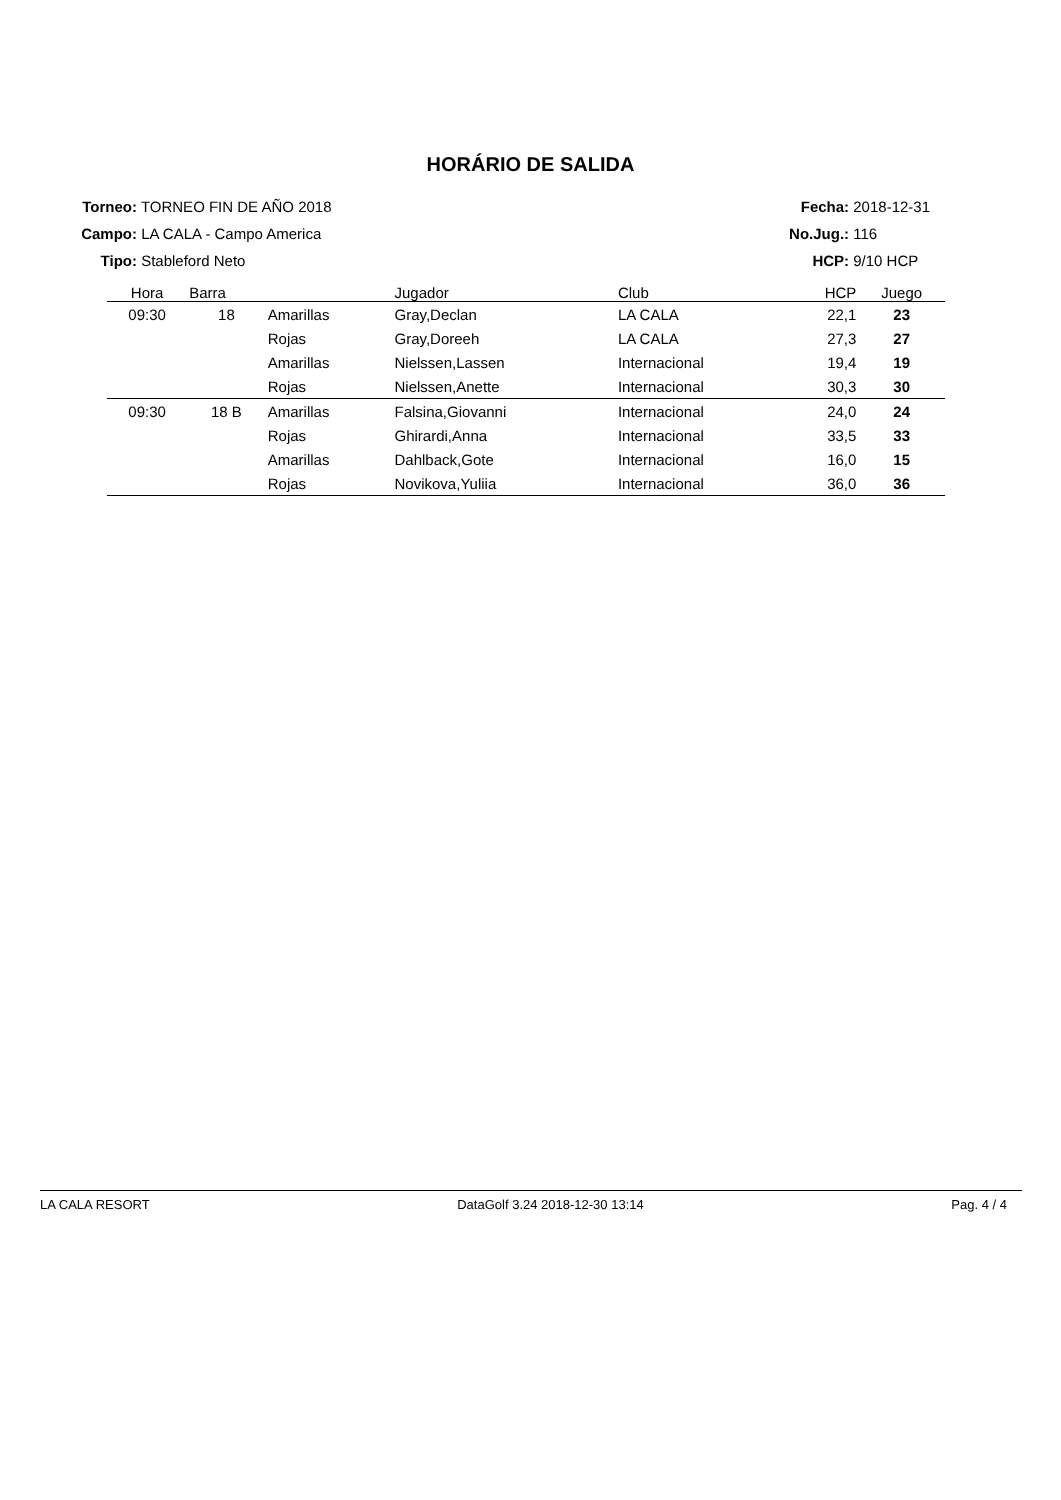HORÁRIO DE SALIDA
Torneo: TORNEO FIN DE AÑO 2018
Campo: LA CALA - Campo America
Tipo: Stableford Neto
Fecha: 2018-12-31
No.Jug.: 116
HCP: 9/10 HCP
| Hora | Barra | | Jugador | Club | HCP | Juego |
| --- | --- | --- | --- | --- | --- | --- |
| 09:30 | 18 | Amarillas | Gray,Declan | LA CALA | 22,1 | 23 |
| | | Rojas | Gray,Doreeh | LA CALA | 27,3 | 27 |
| | | Amarillas | Nielssen,Lassen | Internacional | 19,4 | 19 |
| | | Rojas | Nielssen,Anette | Internacional | 30,3 | 30 |
| 09:30 | 18 B | Amarillas | Falsina,Giovanni | Internacional | 24,0 | 24 |
| | | Rojas | Ghirardi,Anna | Internacional | 33,5 | 33 |
| | | Amarillas | Dahlback,Gote | Internacional | 16,0 | 15 |
| | | Rojas | Novikova,Yuliia | Internacional | 36,0 | 36 |
LA CALA RESORT DataGolf 3.24 2018-12-30 13:14 Pag. 4 / 4